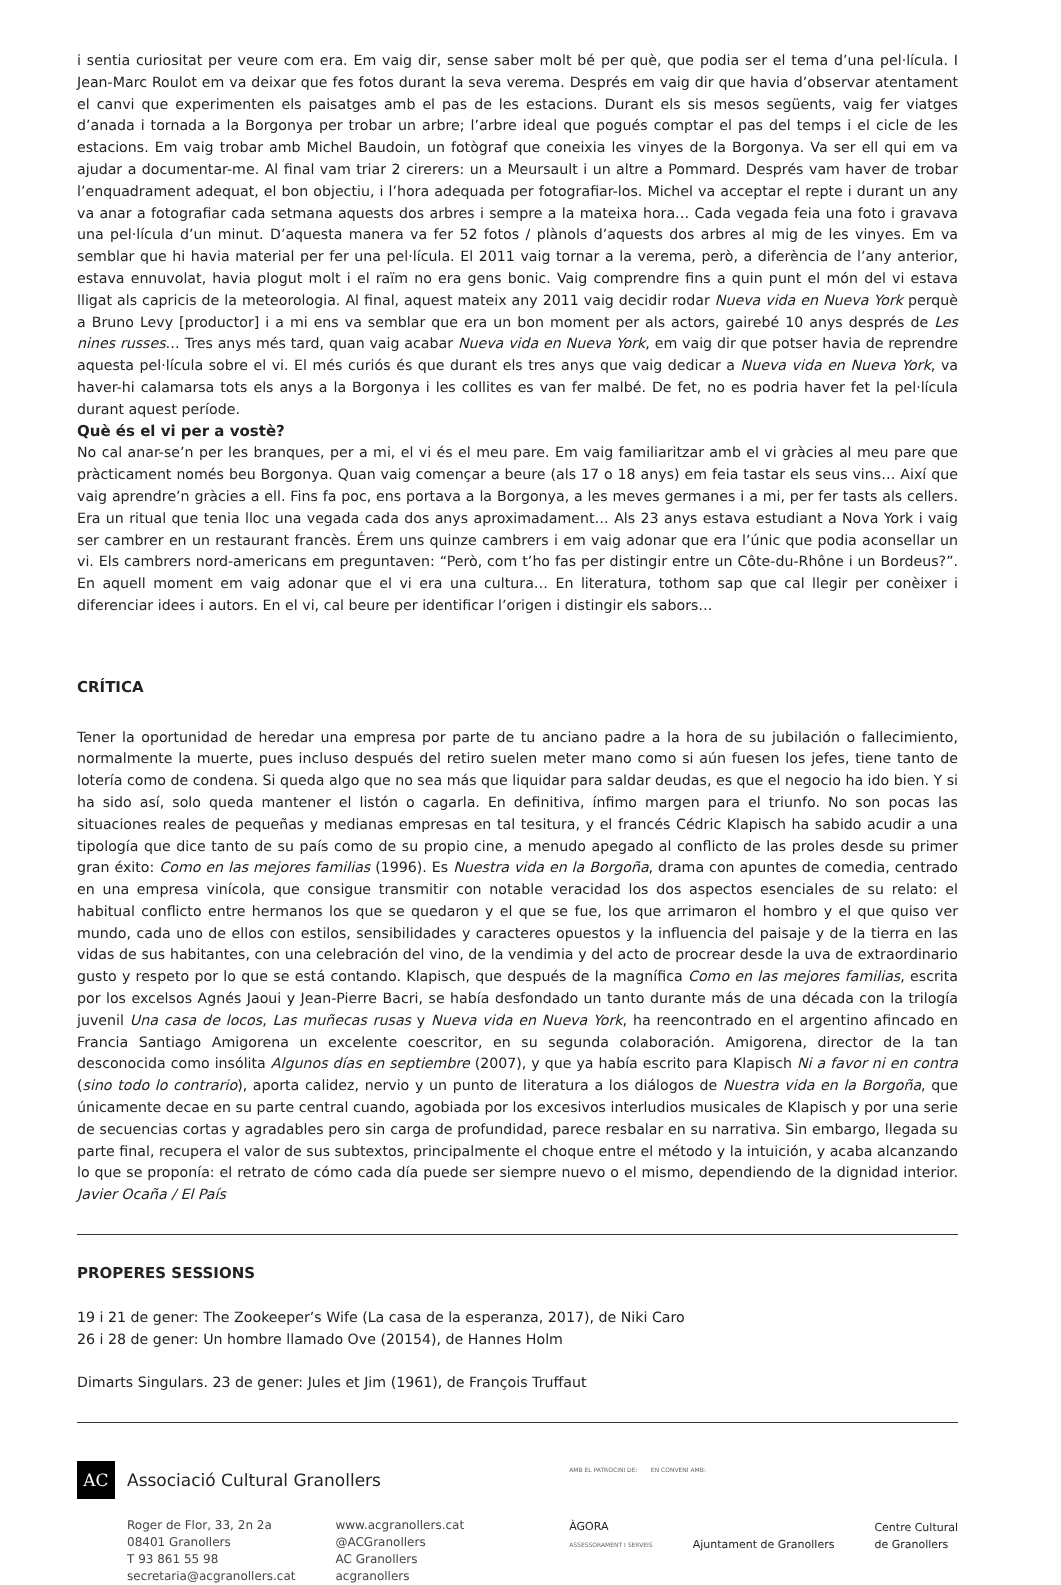i sentia curiositat per veure com era. Em vaig dir, sense saber molt bé per què, que podia ser el tema d’una pel·lícula. I Jean-Marc Roulot em va deixar que fes fotos durant la seva verema. Després em vaig dir que havia d’observar atentament el canvi que experimenten els paisatges amb el pas de les estacions. Durant els sis mesos següents, vaig fer viatges d’anada i tornada a la Borgonya per trobar un arbre; l’arbre ideal que pogués comptar el pas del temps i el cicle de les estacions. Em vaig trobar amb Michel Baudoin, un fotògraf que coneixia les vinyes de la Borgonya. Va ser ell qui em va ajudar a documentar-me. Al final vam triar 2 cirerers: un a Meursault i un altre a Pommard. Després vam haver de trobar l’enquadrament adequat, el bon objectiu, i l’hora adequada per fotografiar-los. Michel va acceptar el repte i durant un any va anar a fotografiar cada setmana aquests dos arbres i sempre a la mateixa hora… Cada vegada feia una foto i gravava una pel·lícula d’un minut. D’aquesta manera va fer 52 fotos / plànols d’aquests dos arbres al mig de les vinyes. Em va semblar que hi havia material per fer una pel·lícula. El 2011 vaig tornar a la verema, però, a diferència de l’any anterior, estava ennuvolat, havia plogut molt i el raïm no era gens bonic. Vaig comprendre fins a quin punt el món del vi estava lligat als capricis de la meteorologia. Al final, aquest mateix any 2011 vaig decidir rodar Nueva vida en Nueva York perquè a Bruno Levy [productor] i a mi ens va semblar que era un bon moment per als actors, gairebé 10 anys després de Les nines russes… Tres anys més tard, quan vaig acabar Nueva vida en Nueva York, em vaig dir que potser havia de reprendre aquesta pel·lícula sobre el vi. El més curiós és que durant els tres anys que vaig dedicar a Nueva vida en Nueva York, va haver-hi calamarsa tots els anys a la Borgonya i les collites es van fer malbé. De fet, no es podria haver fet la pel·lícula durant aquest període.
Què és el vi per a vostè?
No cal anar-se’n per les branques, per a mi, el vi és el meu pare. Em vaig familiaritzar amb el vi gràcies al meu pare que pràcticament només beu Borgonya. Quan vaig començar a beure (als 17 o 18 anys) em feia tastar els seus vins… Així que vaig aprendre’n gràcies a ell. Fins fa poc, ens portava a la Borgonya, a les meves germanes i a mi, per fer tasts als cellers. Era un ritual que tenia lloc una vegada cada dos anys aproximadament… Als 23 anys estava estudiant a Nova York i vaig ser cambrer en un restaurant francès. Érem uns quinze cambrers i em vaig adonar que era l’únic que podia aconsellar un vi. Els cambrers nord-americans em preguntaven: “Però, com t’ho fas per distingir entre un Côte-du-Rhône i un Bordeus?”. En aquell moment em vaig adonar que el vi era una cultura… En literatura, tothom sap que cal llegir per conèixer i diferenciar idees i autors. En el vi, cal beure per identificar l’origen i distingir els sabors…
CRÍTICA
Tener la oportunidad de heredar una empresa por parte de tu anciano padre a la hora de su jubilación o fallecimiento, normalmente la muerte, pues incluso después del retiro suelen meter mano como si aún fuesen los jefes, tiene tanto de lotería como de condena. Si queda algo que no sea más que liquidar para saldar deudas, es que el negocio ha ido bien. Y si ha sido así, solo queda mantener el listón o cagarla. En definitiva, ínfimo margen para el triunfo. No son pocas las situaciones reales de pequeñas y medianas empresas en tal tesitura, y el francés Cédric Klapisch ha sabido acudir a una tipología que dice tanto de su país como de su propio cine, a menudo apegado al conflicto de las proles desde su primer gran éxito: Como en las mejores familias (1996). Es Nuestra vida en la Borgoña, drama con apuntes de comedia, centrado en una empresa vinícola, que consigue transmitir con notable veracidad los dos aspectos esenciales de su relato: el habitual conflicto entre hermanos los que se quedaron y el que se fue, los que arrimaron el hombro y el que quiso ver mundo, cada uno de ellos con estilos, sensibilidades y caracteres opuestos y la influencia del paisaje y de la tierra en las vidas de sus habitantes, con una celebración del vino, de la vendimia y del acto de procrear desde la uva de extraordinario gusto y respeto por lo que se está contando. Klapisch, que después de la magnífica Como en las mejores familias, escrita por los excelsos Agnés Jaoui y Jean-Pierre Bacri, se había desfondado un tanto durante más de una década con la trilogía juvenil Una casa de locos, Las muñecas rusas y Nueva vida en Nueva York, ha reencontrado en el argentino afincado en Francia Santiago Amigorena un excelente coescritor, en su segunda colaboración. Amigorena, director de la tan desconocida como insólita Algunos días en septiembre (2007), y que ya había escrito para Klapisch Ni a favor ni en contra (sino todo lo contrario), aporta calidez, nervio y un punto de literatura a los diálogos de Nuestra vida en la Borgoña, que únicamente decae en su parte central cuando, agobiada por los excesivos interludios musicales de Klapisch y por una serie de secuencias cortas y agradables pero sin carga de profundidad, parece resbalar en su narrativa. Sin embargo, llegada su parte final, recupera el valor de sus subtextos, principalmente el choque entre el método y la intuición, y acaba alcanzando lo que se proponía: el retrato de cómo cada día puede ser siempre nuevo o el mismo, dependiendo de la dignidad interior. Javier Ocaña / El País
PROPERES SESSIONS
19 i 21 de gener: The Zookeeper’s Wife (La casa de la esperanza, 2017), de Niki Caro
26 i 28 de gener: Un hombre llamado Ove (20154), de Hannes Holm
Dimarts Singulars. 23 de gener: Jules et Jim (1961), de François Truffaut
AC
Associació Cultural Granollers
Roger de Flor, 33, 2n 2a
08401 Granollers
T 93 861 55 98
secretaria@acgranollers.cat
www.acgranollers.cat
@ACGranollers
AC Granollers
acgranollers
AMB EL PATROCINI DE: EN CONVENI AMB:
ÀGORA
ASSESSORAMENT I SERVEIS
Ajuntament de Granollers
Centre Cultural
de Granollers